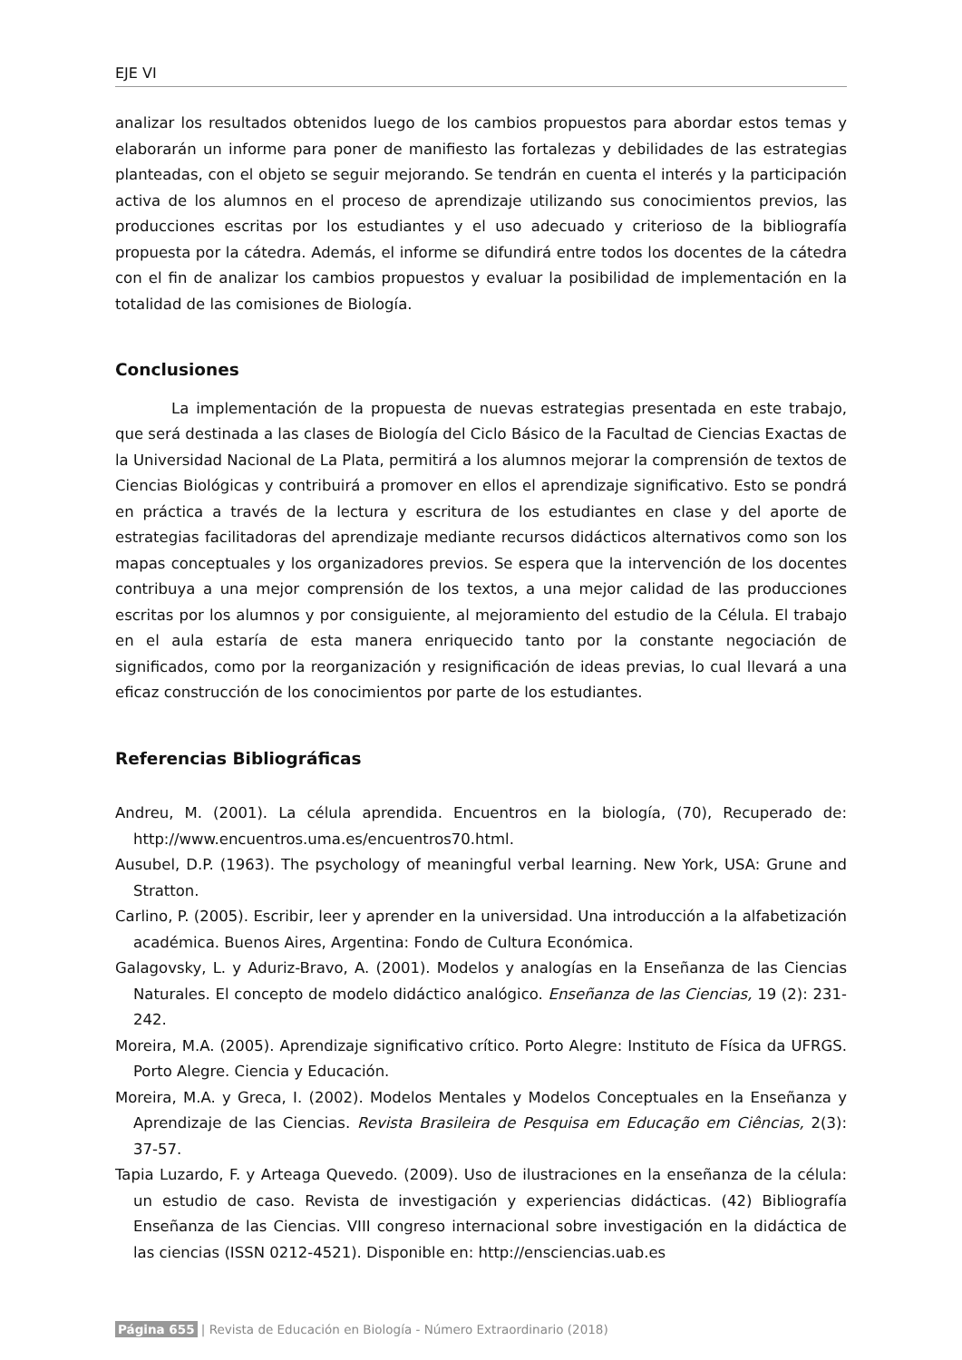EJE VI
analizar los resultados obtenidos luego de los cambios propuestos para abordar estos temas y elaborarán un informe para poner de manifiesto las fortalezas y debilidades de las estrategias planteadas, con el objeto se seguir mejorando. Se tendrán en cuenta el interés y la participación activa de los alumnos en el proceso de aprendizaje utilizando sus conocimientos previos, las producciones escritas por los estudiantes y el uso adecuado y criterioso de la bibliografía propuesta por la cátedra. Además, el informe se difundirá entre todos los docentes de la cátedra con el fin de analizar los cambios propuestos y evaluar la posibilidad de implementación en la totalidad de las comisiones de Biología.
Conclusiones
La implementación de la propuesta de nuevas estrategias presentada en este trabajo, que será destinada a las clases de Biología del Ciclo Básico de la Facultad de Ciencias Exactas de la Universidad Nacional de La Plata, permitirá a los alumnos mejorar la comprensión de textos de Ciencias Biológicas y contribuirá a promover en ellos el aprendizaje significativo. Esto se pondrá en práctica a través de la lectura y escritura de los estudiantes en clase y del aporte de estrategias facilitadoras del aprendizaje mediante recursos didácticos alternativos como son los mapas conceptuales y los organizadores previos. Se espera que la intervención de los docentes contribuya a una mejor comprensión de los textos, a una mejor calidad de las producciones escritas por los alumnos y por consiguiente, al mejoramiento del estudio de la Célula. El trabajo en el aula estaría de esta manera enriquecido tanto por la constante negociación de significados, como por la reorganización y resignificación de ideas previas, lo cual llevará a una eficaz construcción de los conocimientos por parte de los estudiantes.
Referencias Bibliográficas
Andreu, M. (2001). La célula aprendida. Encuentros en la biología, (70), Recuperado de: http://www.encuentros.uma.es/encuentros70.html.
Ausubel, D.P. (1963). The psychology of meaningful verbal learning. New York, USA: Grune and Stratton.
Carlino, P. (2005). Escribir, leer y aprender en la universidad. Una introducción a la alfabetización académica. Buenos Aires, Argentina: Fondo de Cultura Económica.
Galagovsky, L. y Aduriz-Bravo, A. (2001). Modelos y analogías en la Enseñanza de las Ciencias Naturales. El concepto de modelo didáctico analógico. Enseñanza de las Ciencias, 19 (2): 231-242.
Moreira, M.A. (2005). Aprendizaje significativo crítico. Porto Alegre: Instituto de Física da UFRGS. Porto Alegre. Ciencia y Educación.
Moreira, M.A. y Greca, I. (2002). Modelos Mentales y Modelos Conceptuales en la Enseñanza y Aprendizaje de las Ciencias. Revista Brasileira de Pesquisa em Educação em Ciências, 2(3): 37-57.
Tapia Luzardo, F. y Arteaga Quevedo. (2009). Uso de ilustraciones en la enseñanza de la célula: un estudio de caso. Revista de investigación y experiencias didácticas. (42) Bibliografía Enseñanza de las Ciencias. VIII congreso internacional sobre investigación en la didáctica de las ciencias (ISSN 0212-4521). Disponible en: http://ensciencias.uab.es
Página 655 | Revista de Educación en Biología - Número Extraordinario (2018)